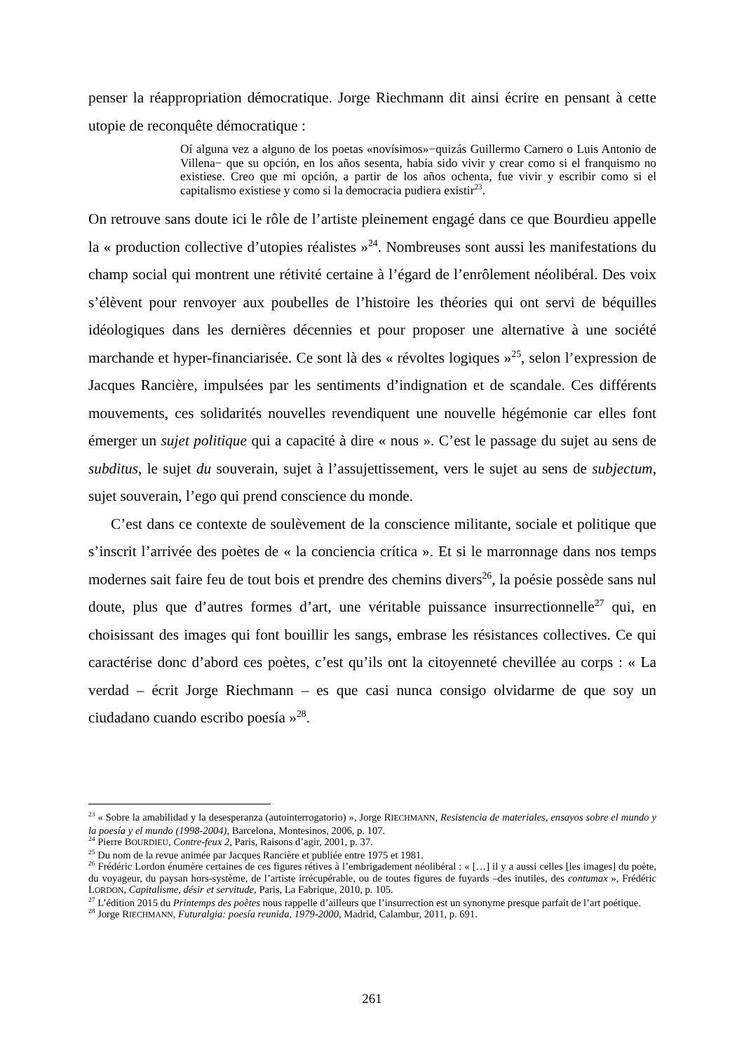penser la réappropriation démocratique. Jorge Riechmann dit ainsi écrire en pensant à cette utopie de reconquête démocratique :
Oí alguna vez a alguno de los poetas «novísimos»−quizás Guillermo Carnero o Luis Antonio de Villena− que su opción, en los años sesenta, había sido vivir y crear como si el franquismo no existiese. Creo que mi opción, a partir de los años ochenta, fue vivir y escribir como si el capitalismo existiese y como si la democracia pudiera existir<sup>23</sup>.
On retrouve sans doute ici le rôle de l’artiste pleinement engagé dans ce que Bourdieu appelle la « production collective d’utopies réalistes »<sup>24</sup>. Nombreuses sont aussi les manifestations du champ social qui montrent une rétivité certaine à l’égard de l’enrôlement néolibéral. Des voix s’élèvent pour renvoyer aux poubelles de l’histoire les théories qui ont servi de béquilles idéologiques dans les dernières décennies et pour proposer une alternative à une société marchande et hyper-financiarisée. Ce sont là des « révoltes logiques »<sup>25</sup>, selon l’expression de Jacques Rancière, impulsées par les sentiments d’indignation et de scandale. Ces différents mouvements, ces solidarités nouvelles revendiquent une nouvelle hégémonie car elles font émerger un sujet politique qui a capacité à dire « nous ». C’est le passage du sujet au sens de subditus, le sujet du souverain, sujet à l’assujettissement, vers le sujet au sens de subjectum, sujet souverain, l’ego qui prend conscience du monde.
C’est dans ce contexte de soulèvement de la conscience militante, sociale et politique que s’inscrit l’arrivée des poètes de « la conciencia crítica ». Et si le marronnage dans nos temps modernes sait faire feu de tout bois et prendre des chemins divers<sup>26</sup>, la poésie possède sans nul doute, plus que d’autres formes d’art, une véritable puissance insurrectionnelle<sup>27</sup> qui, en choisissant des images qui font bouillir les sangs, embrase les résistances collectives. Ce qui caractérise donc d’abord ces poètes, c’est qu’ils ont la citoyenneté chevillée au corps : « La verdad – écrit Jorge Riechmann – es que casi nunca consigo olvidarme de que soy un ciudadano cuando escribo poesía »<sup>28</sup>.
<sup>23</sup> « Sobre la amabilidad y la desesperanza (autointerrogatorio) », Jorge RIECHMANN, Resistencia de materiales, ensayos sobre el mundo y la poesía y el mundo (1998-2004), Barcelona, Montesinos, 2006, p. 107.
<sup>24</sup> Pierre BOURDIEU, Contre-feux 2, Paris, Raisons d’agir, 2001, p. 37.
<sup>25</sup> Du nom de la revue animée par Jacques Rancière et publiée entre 1975 et 1981.
<sup>26</sup> Frédéric Lordon énumère certaines de ces figures rétives à l’embrigadement néolibéral : « […] il y a aussi celles [les images] du poète, du voyageur, du paysan hors-système, de l’artiste irrécupérable, ou de toutes figures de fuyards –des inutiles, des contumax », Frédéric LORDON, Capitalisme, désir et servitude, Paris, La Fabrique, 2010, p. 105.
<sup>27</sup> L’édition 2015 du Printemps des poètes nous rappelle d’ailleurs que l’insurrection est un synonyme presque parfait de l’art poétique.
<sup>28</sup> Jorge RIECHMANN, Futuralgia: poesía reunida, 1979-2000, Madrid, Calambur, 2011, p. 691.
261